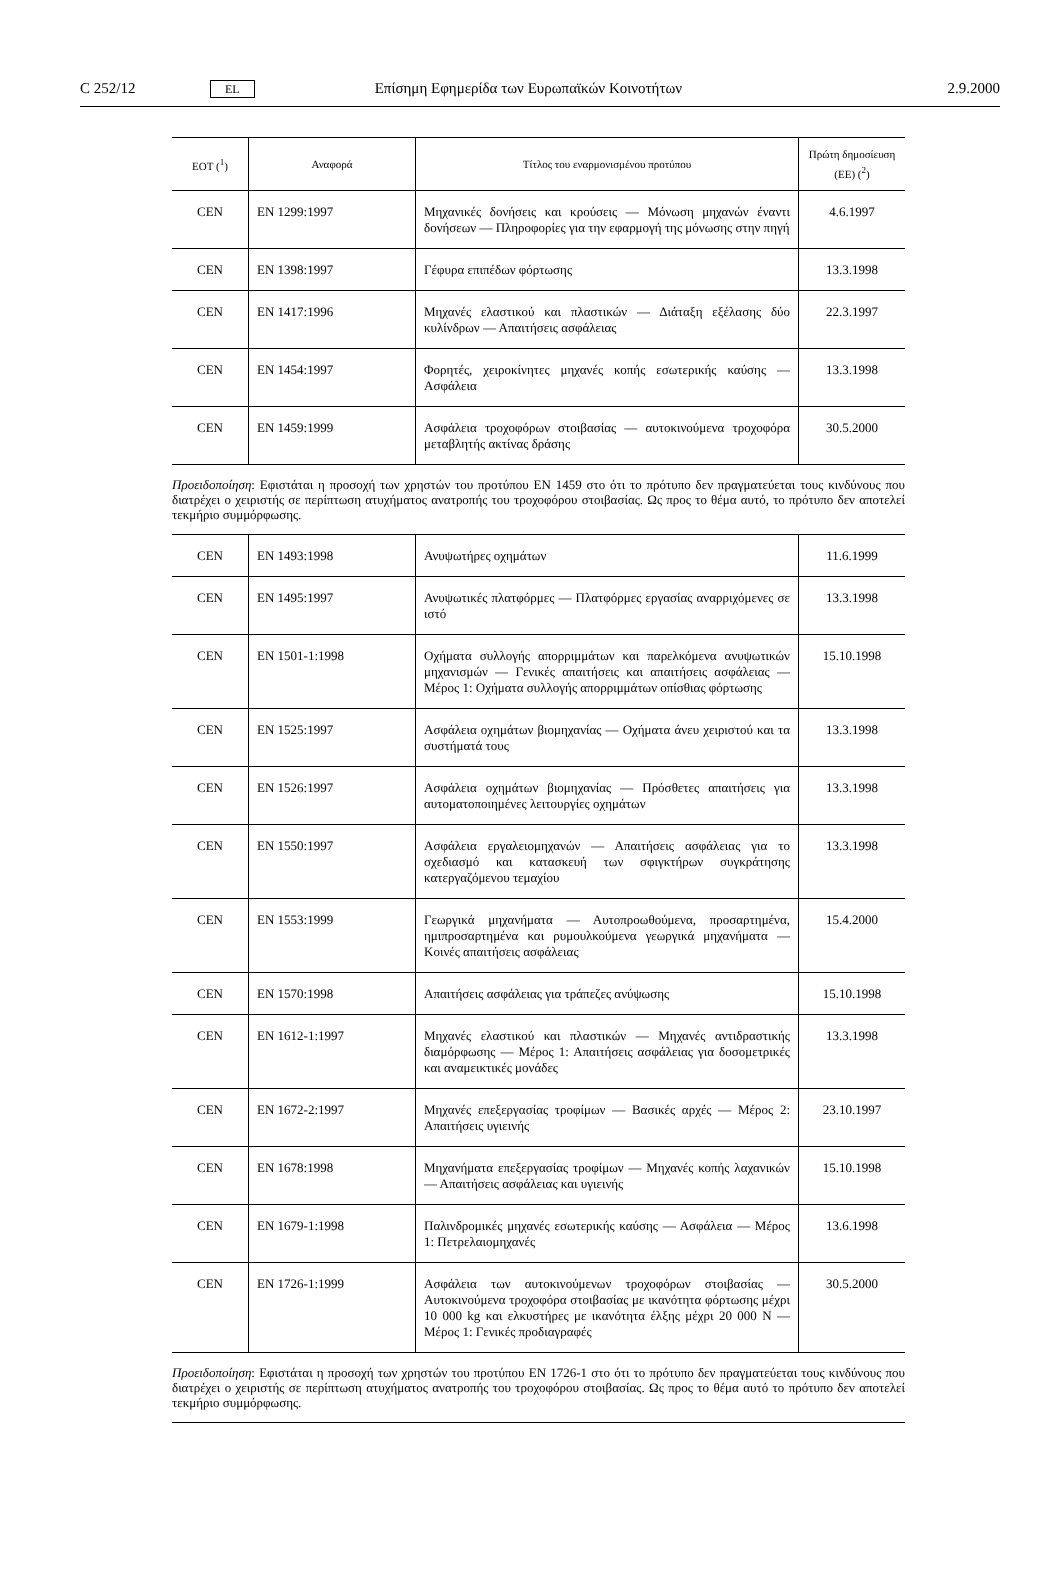C 252/12 EL Επίσημη Εφημερίδα των Ευρωπαϊκών Κοινοτήτων 2.9.2000
| ΕΟΤ (<sup>1</sup>) | Αναφορά | Τίτλος του εναρμονισμένου προτύπου | Πρώτη δημοσίευση (ΕΕ) (<sup>2</sup>) |
| --- | --- | --- | --- |
| CEN | EN 1299:1997 | Μηχανικές δονήσεις και κρούσεις — Μόνωση μηχανών έναντι δονήσεων — Πληροφορίες για την εφαρμογή της μόνωσης στην πηγή | 4.6.1997 |
| CEN | EN 1398:1997 | Γέφυρα επιπέδων φόρτωσης | 13.3.1998 |
| CEN | EN 1417:1996 | Μηχανές ελαστικού και πλαστικών — Διάταξη εξέλασης δύο κυλίνδρων — Απαιτήσεις ασφάλειας | 22.3.1997 |
| CEN | EN 1454:1997 | Φορητές, χειροκίνητες μηχανές κοπής εσωτερικής καύσης — Ασφάλεια | 13.3.1998 |
| CEN | EN 1459:1999 | Ασφάλεια τροχοφόρων στοιβασίας — αυτοκινούμενα τροχοφόρα μεταβλητής ακτίνας δράσης | 30.5.2000 |
Προειδοποίηση: Εφιστάται η προσοχή των χρηστών του προτύπου EN 1459 στο ότι το πρότυπο δεν πραγματεύεται τους κινδύνους που διατρέχει ο χειριστής σε περίπτωση ατυχήματος ανατροπής του τροχοφόρου στοιβασίας. Ως προς το θέμα αυτό, το πρότυπο δεν αποτελεί τεκμήριο συμμόρφωσης.
| CEN | EN 1493:1998 | Ανυψωτήρες οχημάτων | 11.6.1999 |
| CEN | EN 1495:1997 | Ανυψωτικές πλατφόρμες — Πλατφόρμες εργασίας αναρριχόμενες σε ιστό | 13.3.1998 |
| CEN | EN 1501-1:1998 | Οχήματα συλλογής απορριμμάτων και παρελκόμενα ανυψωτικών μηχανισμών — Γενικές απαιτήσεις και απαιτήσεις ασφάλειας — Μέρος 1: Οχήματα συλλογής απορριμμάτων οπίσθιας φόρτωσης | 15.10.1998 |
| CEN | EN 1525:1997 | Ασφάλεια οχημάτων βιομηχανίας — Οχήματα άνευ χειριστού και τα συστήματά τους | 13.3.1998 |
| CEN | EN 1526:1997 | Ασφάλεια οχημάτων βιομηχανίας — Πρόσθετες απαιτήσεις για αυτοματοποιημένες λειτουργίες οχημάτων | 13.3.1998 |
| CEN | EN 1550:1997 | Ασφάλεια εργαλειομηχανών — Απαιτήσεις ασφάλειας για το σχεδιασμό και κατασκευή των σφιγκτήρων συγκράτησης κατεργαζόμενου τεμαχίου | 13.3.1998 |
| CEN | EN 1553:1999 | Γεωργικά μηχανήματα — Αυτοπροωθούμενα, προσαρτημένα, ημιπροσαρτημένα και ρυμουλκούμενα γεωργικά μηχανήματα — Κοινές απαιτήσεις ασφάλειας | 15.4.2000 |
| CEN | EN 1570:1998 | Απαιτήσεις ασφάλειας για τράπεζες ανύψωσης | 15.10.1998 |
| CEN | EN 1612-1:1997 | Μηχανές ελαστικού και πλαστικών — Μηχανές αντιδραστικής διαμόρφωσης — Μέρος 1: Απαιτήσεις ασφάλειας για δοσομετρικές και αναμεικτικές μονάδες | 13.3.1998 |
| CEN | EN 1672-2:1997 | Μηχανές επεξεργασίας τροφίμων — Βασικές αρχές — Μέρος 2: Απαιτήσεις υγιεινής | 23.10.1997 |
| CEN | EN 1678:1998 | Μηχανήματα επεξεργασίας τροφίμων — Μηχανές κοπής λαχανικών — Απαιτήσεις ασφάλειας και υγιεινής | 15.10.1998 |
| CEN | EN 1679-1:1998 | Παλινδρομικές μηχανές εσωτερικής καύσης — Ασφάλεια — Μέρος 1: Πετρελαιομηχανές | 13.6.1998 |
| CEN | EN 1726-1:1999 | Ασφάλεια των αυτοκινούμενων τροχοφόρων στοιβασίας — Αυτοκινούμενα τροχοφόρα στοιβασίας με ικανότητα φόρτωσης μέχρι 10 000 kg και ελκυστήρες με ικανότητα έλξης μέχρι 20 000 N — Μέρος 1: Γενικές προδιαγραφές | 30.5.2000 |
Προειδοποίηση: Εφιστάται η προσοχή των χρηστών του προτύπου EN 1726-1 στο ότι το πρότυπο δεν πραγματεύεται τους κινδύνους που διατρέχει ο χειριστής σε περίπτωση ατυχήματος ανατροπής του τροχοφόρου στοιβασίας. Ως προς το θέμα αυτό το πρότυπο δεν αποτελεί τεκμήριο συμμόρφωσης.